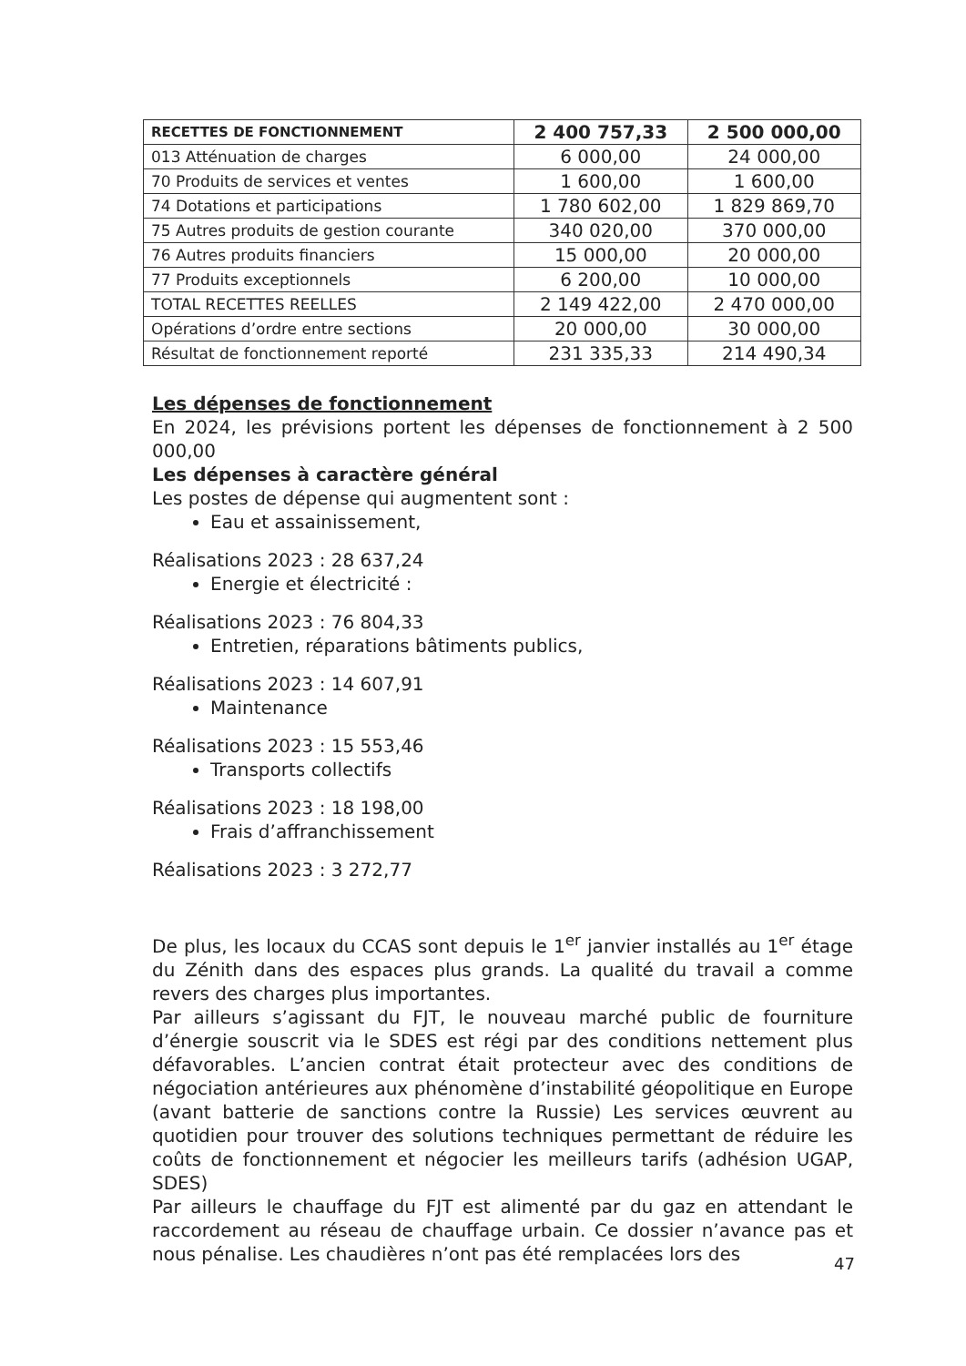| RECETTES DE FONCTIONNEMENT | 2 400 757,33 | 2 500 000,00 |
| --- | --- | --- |
| 013 Atténuation de charges | 6 000,00 | 24 000,00 |
| 70 Produits de services et ventes | 1 600,00 | 1 600,00 |
| 74 Dotations et participations | 1 780 602,00 | 1 829 869,70 |
| 75 Autres produits de gestion courante | 340 020,00 | 370 000,00 |
| 76 Autres produits financiers | 15 000,00 | 20 000,00 |
| 77 Produits exceptionnels | 6 200,00 | 10 000,00 |
| TOTAL RECETTES REELLES | 2 149 422,00 | 2 470 000,00 |
| Opérations d’ordre entre sections | 20 000,00 | 30 000,00 |
| Résultat de fonctionnement reporté | 231 335,33 | 214 490,34 |
Les dépenses de fonctionnement
En 2024, les prévisions portent les dépenses de fonctionnement à 2 500 000,00
Les dépenses à caractère général
Les postes de dépense qui augmentent sont :
Eau et assainissement,
Réalisations 2023 : 28 637,24
Energie et électricité :
Réalisations 2023 : 76 804,33
Entretien, réparations bâtiments publics,
Réalisations 2023 : 14 607,91
Maintenance
Réalisations 2023 : 15 553,46
Transports collectifs
Réalisations 2023 : 18 198,00
Frais d’affranchissement
Réalisations 2023 : 3 272,77
De plus, les locaux du CCAS sont depuis le 1<sup>er</sup> janvier installés au 1<sup>er</sup> étage du Zénith dans des espaces plus grands. La qualité du travail a comme revers des charges plus importantes.
Par ailleurs s’agissant du FJT, le nouveau marché public de fourniture d’énergie souscrit via le SDES est régi par des conditions nettement plus défavorables. L’ancien contrat était protecteur avec des conditions de négociation antérieures aux phénomène d’instabilité géopolitique en Europe (avant batterie de sanctions contre la Russie) Les services œuvrent au quotidien pour trouver des solutions techniques permettant de réduire les coûts de fonctionnement et négocier les meilleurs tarifs (adhésion UGAP, SDES)
Par ailleurs le chauffage du FJT est alimenté par du gaz en attendant le raccordement au réseau de chauffage urbain. Ce dossier n’avance pas et nous pénalise. Les chaudières n’ont pas été remplacées lors des
47